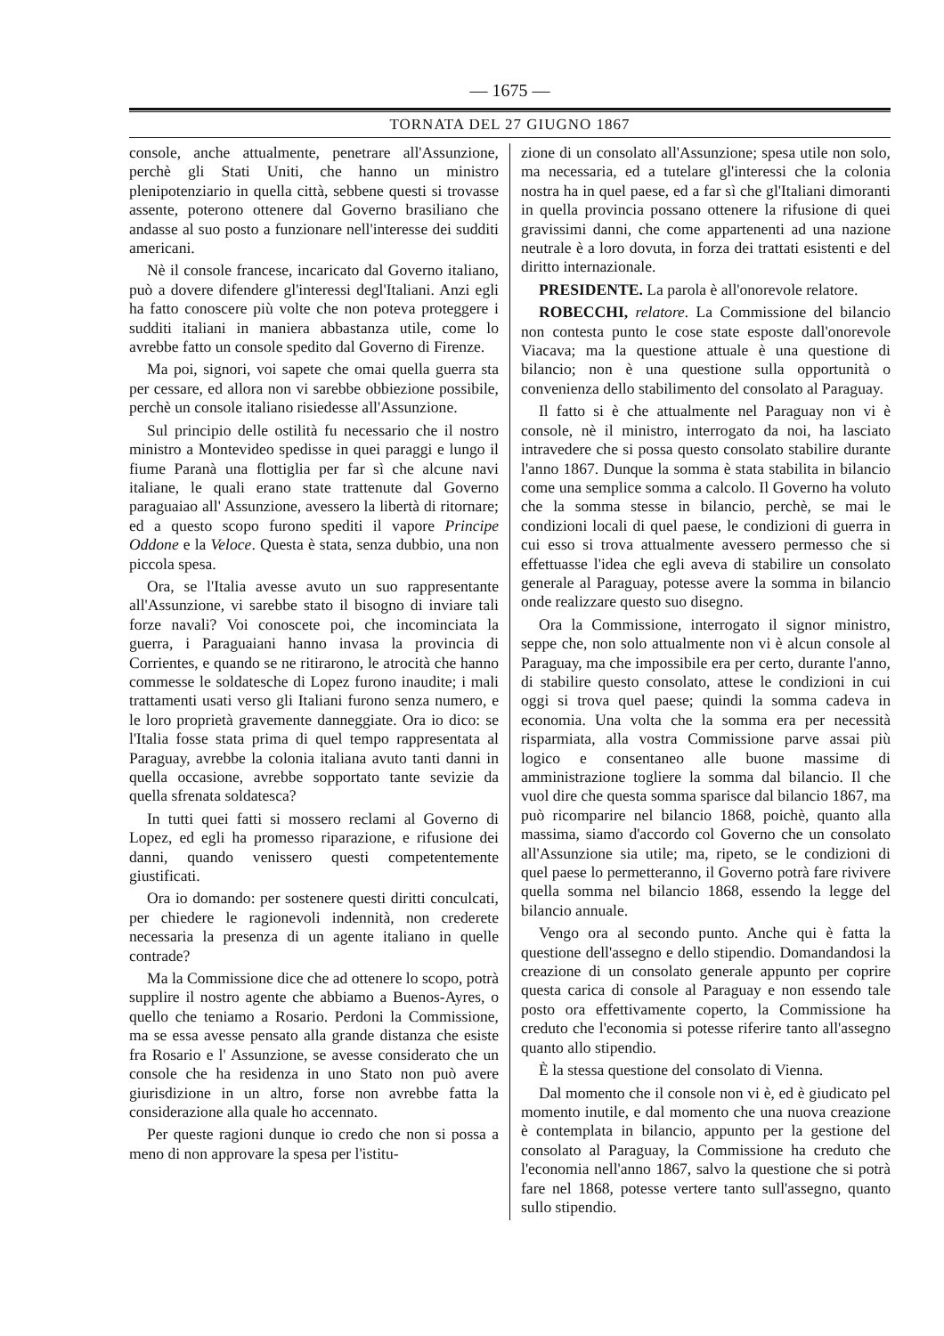— 1675 —
TORNATA DEL 27 GIUGNO 1867
console, anche attualmente, penetrare all'Assunzione, perchè gli Stati Uniti, che hanno un ministro plenipotenziario in quella città, sebbene questi si trovasse assente, poterono ottenere dal Governo brasiliano che andasse al suo posto a funzionare nell'interesse dei sudditi americani.
Nè il console francese, incaricato dal Governo italiano, può a dovere difendere gl'interessi degl'Italiani. Anzi egli ha fatto conoscere più volte che non poteva proteggere i sudditi italiani in maniera abbastanza utile, come lo avrebbe fatto un console spedito dal Governo di Firenze.
Ma poi, signori, voi sapete che omai quella guerra sta per cessare, ed allora non vi sarebbe obbiezione possibile, perchè un console italiano risiedesse all'Assunzione.
Sul principio delle ostilità fu necessario che il nostro ministro a Montevideo spedisse in quei paraggi e lungo il fiume Paranà una flottiglia per far sì che alcune navi italiane, le quali erano state trattenute dal Governo paraguaiao all' Assunzione, avessero la libertà di ritornare; ed a questo scopo furono spediti il vapore Principe Oddone e la Veloce. Questa è stata, senza dubbio, una non piccola spesa.
Ora, se l'Italia avesse avuto un suo rappresentante all'Assunzione, vi sarebbe stato il bisogno di inviare tali forze navali? Voi conoscete poi, che incominciata la guerra, i Paraguaiani hanno invasa la provincia di Corrientes, e quando se ne ritirarono, le atrocità che hanno commesse le soldatesche di Lopez furono inaudite; i mali trattamenti usati verso gli Italiani furono senza numero, e le loro proprietà gravemente danneggiate. Ora io dico: se l'Italia fosse stata prima di quel tempo rappresentata al Paraguay, avrebbe la colonia italiana avuto tanti danni in quella occasione, avrebbe sopportato tante sevizie da quella sfrenata soldatesca?
In tutti quei fatti si mossero reclami al Governo di Lopez, ed egli ha promesso riparazione, e rifusione dei danni, quando venissero questi competentemente giustificati.
Ora io domando: per sostenere questi diritti conculcati, per chiedere le ragionevoli indennità, non crederete necessaria la presenza di un agente italiano in quelle contrade?
Ma la Commissione dice che ad ottenere lo scopo, potrà supplire il nostro agente che abbiamo a Buenos-Ayres, o quello che teniamo a Rosario. Perdoni la Commissione, ma se essa avesse pensato alla grande distanza che esiste fra Rosario e l' Assunzione, se avesse considerato che un console che ha residenza in uno Stato non può avere giurisdizione in un altro, forse non avrebbe fatta la considerazione alla quale ho accennato.
Per queste ragioni dunque io credo che non si possa a meno di non approvare la spesa per l'istitu-
zione di un consolato all'Assunzione; spesa utile non solo, ma necessaria, ed a tutelare gl'interessi che la colonia nostra ha in quel paese, ed a far sì che gl'Italiani dimoranti in quella provincia possano ottenere la rifusione di quei gravissimi danni, che come appartenenti ad una nazione neutrale è a loro dovuta, in forza dei trattati esistenti e del diritto internazionale.
PRESIDENTE. La parola è all'onorevole relatore.
ROBECCHI, relatore. La Commissione del bilancio non contesta punto le cose state esposte dall'onorevole Viacava; ma la questione attuale è una questione di bilancio; non è una questione sulla opportunità o convenienza dello stabilimento del consolato al Paraguay.
Il fatto si è che attualmente nel Paraguay non vi è console, nè il ministro, interrogato da noi, ha lasciato intravedere che si possa questo consolato stabilire durante l'anno 1867. Dunque la somma è stata stabilita in bilancio come una semplice somma a calcolo. Il Governo ha voluto che la somma stesse in bilancio, perchè, se mai le condizioni locali di quel paese, le condizioni di guerra in cui esso si trova attualmente avessero permesso che si effettuasse l'idea che egli aveva di stabilire un consolato generale al Paraguay, potesse avere la somma in bilancio onde realizzare questo suo disegno.
Ora la Commissione, interrogato il signor ministro, seppe che, non solo attualmente non vi è alcun console al Paraguay, ma che impossibile era per certo, durante l'anno, di stabilire questo consolato, attese le condizioni in cui oggi si trova quel paese; quindi la somma cadeva in economia. Una volta che la somma era per necessità risparmiata, alla vostra Commissione parve assai più logico e consentaneo alle buone massime di amministrazione togliere la somma dal bilancio. Il che vuol dire che questa somma sparisce dal bilancio 1867, ma può ricomparire nel bilancio 1868, poichè, quanto alla massima, siamo d'accordo col Governo che un consolato all'Assunzione sia utile; ma, ripeto, se le condizioni di quel paese lo permetteranno, il Governo potrà fare rivivere quella somma nel bilancio 1868, essendo la legge del bilancio annuale.
Vengo ora al secondo punto. Anche qui è fatta la questione dell'assegno e dello stipendio. Domandandosi la creazione di un consolato generale appunto per coprire questa carica di console al Paraguay e non essendo tale posto ora effettivamente coperto, la Commissione ha creduto che l'economia si potesse riferire tanto all'assegno quanto allo stipendio.
È la stessa questione del consolato di Vienna.
Dal momento che il console non vi è, ed è giudicato pel momento inutile, e dal momento che una nuova creazione è contemplata in bilancio, appunto per la gestione del consolato al Paraguay, la Commissione ha creduto che l'economia nell'anno 1867, salvo la questione che si potrà fare nel 1868, potesse vertere tanto sull'assegno, quanto sullo stipendio.